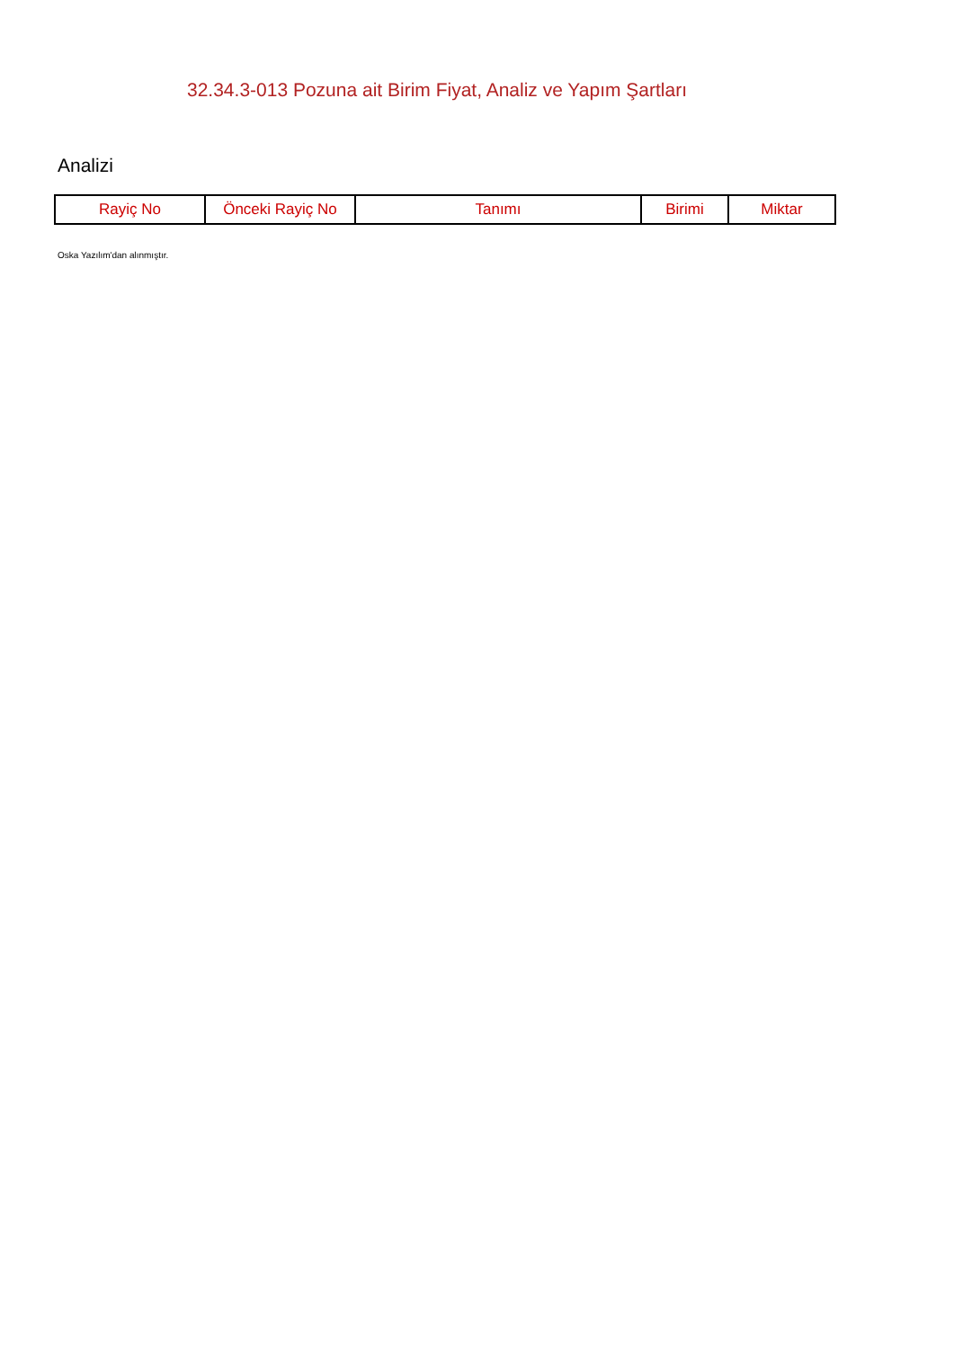32.34.3-013 Pozuna ait Birim Fiyat, Analiz ve Yapım Şartları
Analizi
| Rayiç No | Önceki Rayiç No | Tanımı | Birimi | Miktar |
| --- | --- | --- | --- | --- |
Oska Yazılım'dan alınmıştır.